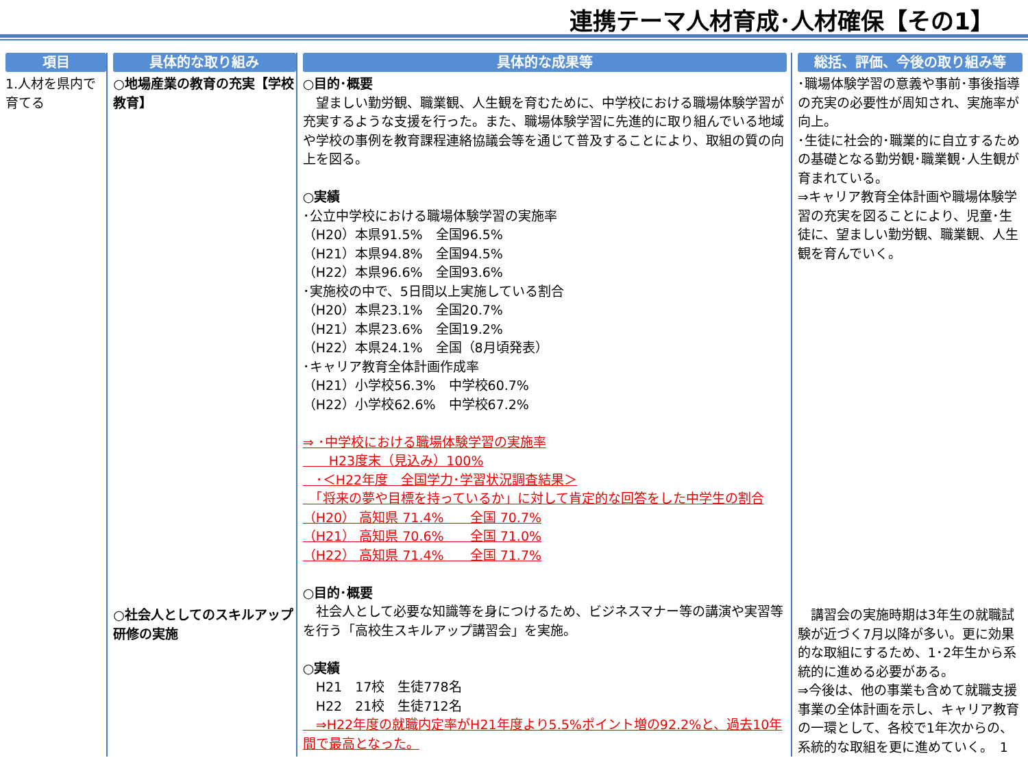連携テーマ人材育成･人材確保【その1】
項目
1.人材を県内で育てる
具体的な取り組み
○地場産業の教育の充実【学校教育】
○社会人としてのスキルアップ研修の実施
具体的な成果等
○目的･概要
　望ましい勤労観、職業観、人生観を育むために、中学校における職場体験学習が充実するような支援を行った。また、職場体験学習に先進的に取り組んでいる地域や学校の事例を教育課程連絡協議会等を通じて普及することにより、取組の質の向上を図る。
○実績
･公立中学校における職場体験学習の実施率
（H20）本県91.5%　全国96.5%
（H21）本県94.8%　全国94.5%
（H22）本県96.6%　全国93.6%
･実施校の中で、5日間以上実施している割合
（H20）本県23.1%　全国20.7%
（H21）本県23.6%　全国19.2%
（H22）本県24.1%　全国（8月頃発表）
･キャリア教育全体計画作成率
（H21）小学校56.3%　中学校60.7%
（H22）小学校62.6%　中学校67.2%
⇒ ･中学校における職場体験学習の実施率
　　H23度末（見込み）100%
　･＜H22年度　全国学力･学習状況調査結果＞
　「将来の夢や目標を持っているか」に対して肯定的な回答をした中学生の割合
（H20） 高知県 71.4%　　全国 70.7%
（H21） 高知県 70.6%　　全国 71.0%
（H22） 高知県 71.4%　　全国 71.7%
○目的･概要
　社会人として必要な知識等を身につけるため、ビジネスマナー等の講演や実習等を行う「高校生スキルアップ講習会」を実施。
○実績
　H21　17校　生徒778名
　H22　21校　生徒712名
　⇒H22年度の就職内定率がH21年度より5.5%ポイント増の92.2%と、過去10年間で最高となった。
総括、評価、今後の取り組み等
･職場体験学習の意義や事前･事後指導の充実の必要性が周知され、実施率が向上。
･生徒に社会的･職業的に自立するための基礎となる勤労観･職業観･人生観が育まれている。
⇒キャリア教育全体計画や職場体験学習の充実を図ることにより、児童･生徒に、望ましい勤労観、職業観、人生観を育んでいく。
　講習会の実施時期は3年生の就職試験が近づく7月以降が多い。更に効果的な取組にするため、1･2年生から系統的に進める必要がある。
⇒今後は、他の事業も含めて就職支援事業の全体計画を示し、キャリア教育の一環として、各校で1年次からの、系統的な取組を更に進めていく。　1